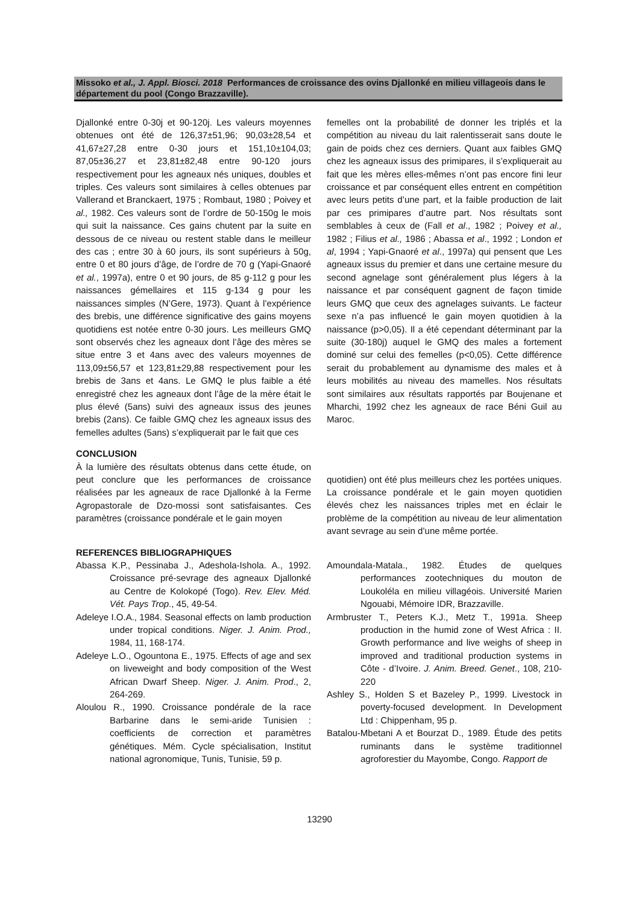Missoko et al., J. Appl. Biosci. 2018 Performances de croissance des ovins Djallonké en milieu villageois dans le département du pool (Congo Brazzaville).
Djallonké entre 0-30j et 90-120j. Les valeurs moyennes obtenues ont été de 126,37±51,96; 90,03±28,54 et 41,67±27,28 entre 0-30 jours et 151,10±104,03; 87,05±36,27 et 23,81±82,48 entre 90-120 jours respectivement pour les agneaux nés uniques, doubles et triples. Ces valeurs sont similaires à celles obtenues par Vallerand et Branckaert, 1975 ; Rombaut, 1980 ; Poivey et al., 1982. Ces valeurs sont de l’ordre de 50-150g le mois qui suit la naissance. Ces gains chutent par la suite en dessous de ce niveau ou restent stable dans le meilleur des cas ; entre 30 à 60 jours, ils sont supérieurs à 50g, entre 0 et 80 jours d’âge, de l’ordre de 70 g (Yapi-Gnaoré et al., 1997a), entre 0 et 90 jours, de 85 g-112 g pour les naissances gémellaires et 115 g-134 g pour les naissances simples (N’Gere, 1973). Quant à l’expérience des brebis, une différence significative des gains moyens quotidiens est notée entre 0-30 jours. Les meilleurs GMQ sont observés chez les agneaux dont l’âge des mères se situe entre 3 et 4ans avec des valeurs moyennes de 113,09±56,57 et 123,81±29,88 respectivement pour les brebis de 3ans et 4ans. Le GMQ le plus faible a été enregistré chez les agneaux dont l’âge de la mère était le plus élevé (5ans) suivi des agneaux issus des jeunes brebis (2ans). Ce faible GMQ chez les agneaux issus des femelles adultes (5ans) s’expliquerait par le fait que ces
femelles ont la probabilité de donner les triplés et la compétition au niveau du lait ralentisserait sans doute le gain de poids chez ces derniers. Quant aux faibles GMQ chez les agneaux issus des primipares, il s’expliquerait au fait que les mères elles-mêmes n’ont pas encore fini leur croissance et par conséquent elles entrent en compétition avec leurs petits d’une part, et la faible production de lait par ces primipares d’autre part. Nos résultats sont semblables à ceux de (Fall et al., 1982 ; Poivey et al., 1982 ; Filius et al., 1986 ; Abassa et al., 1992 ; London et al, 1994 ; Yapi-Gnaoré et al., 1997a) qui pensent que Les agneaux issus du premier et dans une certaine mesure du second agnelage sont généralement plus légers à la naissance et par conséquent gagnent de façon timide leurs GMQ que ceux des agnelages suivants. Le facteur sexe n’a pas influencé le gain moyen quotidien à la naissance (p>0,05). Il a été cependant déterminant par la suite (30-180j) auquel le GMQ des males a fortement dominé sur celui des femelles (p<0,05). Cette différence serait du probablement au dynamisme des males et à leurs mobilités au niveau des mamelles. Nos résultats sont similaires aux résultats rapportés par Boujenane et Mharchi, 1992 chez les agneaux de race Béni Guil au Maroc.
CONCLUSION
À la lumière des résultats obtenus dans cette étude, on peut conclure que les performances de croissance réalisées par les agneaux de race Djallonké à la Ferme Agropastorale de Dzo-mossi sont satisfaisantes. Ces paramètres (croissance pondérale et le gain moyen
quotidien) ont été plus meilleurs chez les portées uniques. La croissance pondérale et le gain moyen quotidien élevés chez les naissances triples met en éclair le problème de la compétition au niveau de leur alimentation avant sevrage au sein d’une même portée.
REFERENCES BIBLIOGRAPHIQUES
Abassa K.P., Pessinaba J., Adeshola-Ishola. A., 1992. Croissance pré-sevrage des agneaux Djallonké au Centre de Kolokopé (Togo). Rev. Elev. Méd. Vét. Pays Trop., 45, 49-54.
Adeleye I.O.A., 1984. Seasonal effects on lamb production under tropical conditions. Niger. J. Anim. Prod., 1984, 11, 168-174.
Adeleye L.O., Ogountona E., 1975. Effects of age and sex on liveweight and body composition of the West African Dwarf Sheep. Niger. J. Anim. Prod., 2, 264-269.
Aloulou R., 1990. Croissance pondérale de la race Barbarine dans le semi-aride Tunisien : coefficients de correction et paramètres génétiques. Mém. Cycle spécialisation, Institut national agronomique, Tunis, Tunisie, 59 p.
Amoundala-Matala., 1982. Études de quelques performances zootechniques du mouton de Loukoléla en milieu villagéois. Université Marien Ngouabi, Mémoire IDR, Brazzaville.
Armbruster T., Peters K.J., Metz T., 1991a. Sheep production in the humid zone of West Africa : II. Growth performance and live weighs of sheep in improved and traditional production systems in Côte - d’Ivoire. J. Anim. Breed. Genet., 108, 210-220
Ashley S., Holden S et Bazeley P., 1999. Livestock in poverty-focused development. In Development Ltd : Chippenham, 95 p.
Batalou-Mbetani A et Bourzat D., 1989. Étude des petits ruminants dans le système traditionnel agroforestier du Mayombe, Congo. Rapport de
13290